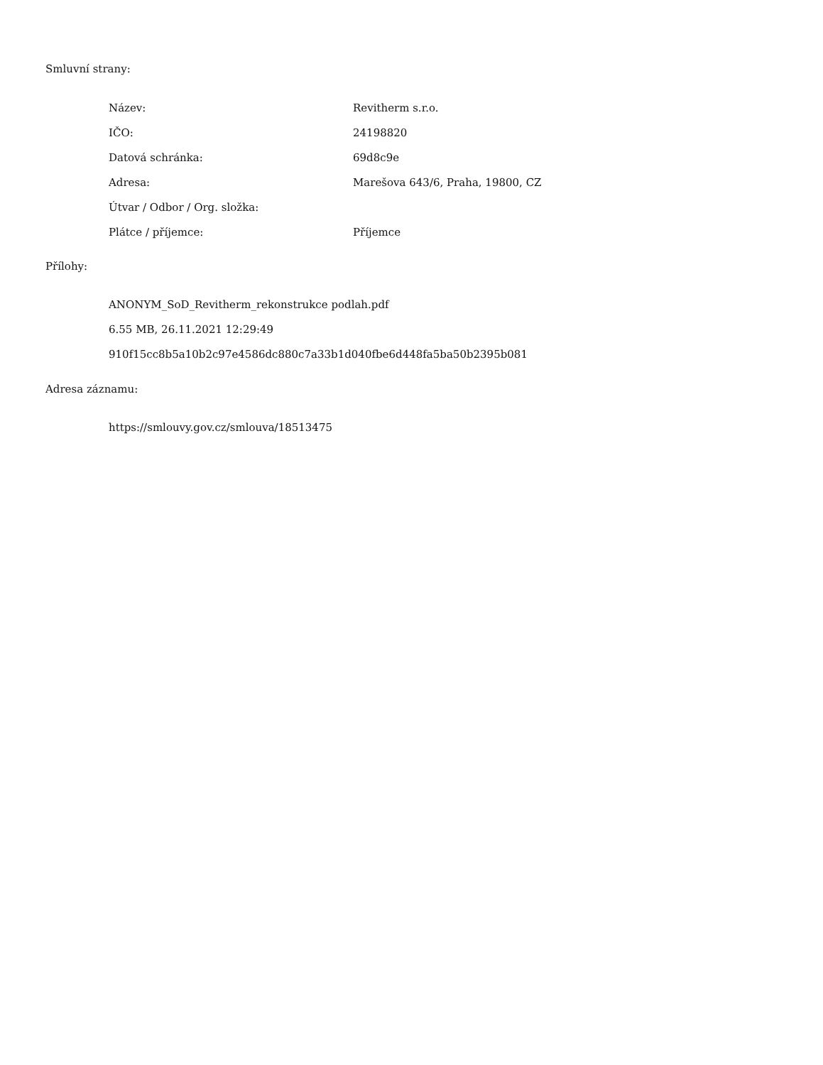Smluvní strany:
| Název: | Revitherm s.r.o. |
| IČO: | 24198820 |
| Datová schránka: | 69d8c9e |
| Adresa: | Marešova 643/6, Praha, 19800, CZ |
| Útvar / Odbor / Org. složka: | |
| Plátce / příjemce: | Příjemce |
Přílohy:
ANONYM_SoD_Revitherm_rekonstrukce podlah.pdf
6.55 MB, 26.11.2021 12:29:49
910f15cc8b5a10b2c97e4586dc880c7a33b1d040fbe6d448fa5ba50b2395b081
Adresa záznamu:
https://smlouvy.gov.cz/smlouva/18513475